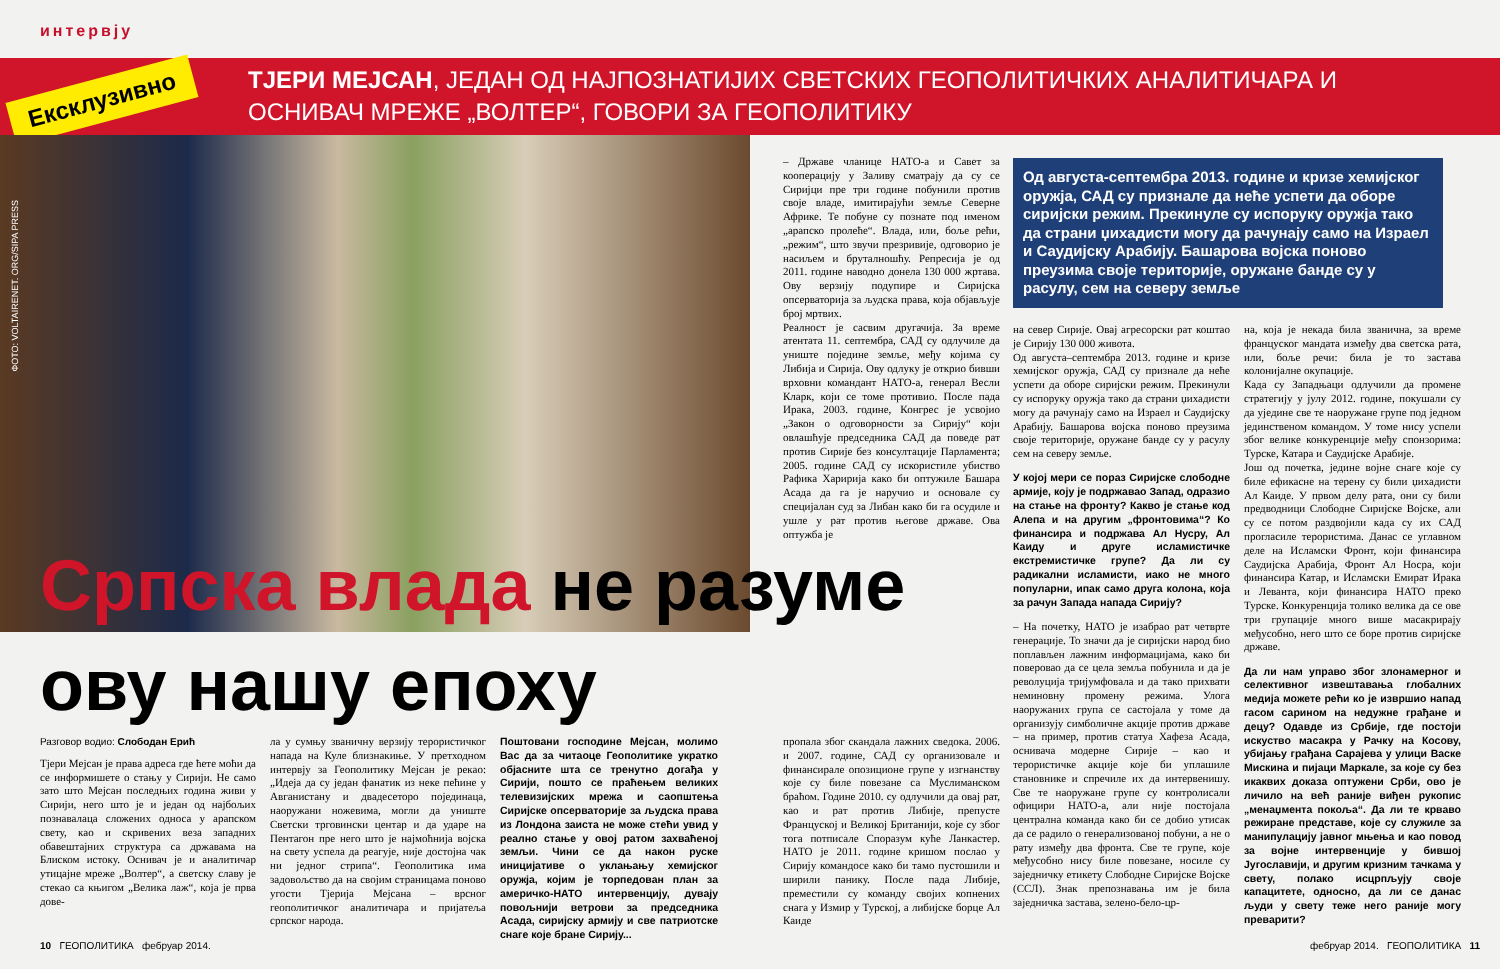интервју
Ексклузивно
ТЈЕРИ МЕЈСАН, ЈЕДАН ОД НАЈПОЗНАТИЈИХ СВЕТСКИХ ГЕОПОЛИТИЧКИХ АНАЛИТИЧАРА И ОСНИВАЧ МРЕЖЕ „ВОЛТЕР“, ГОВОРИ ЗА ГЕОПОЛИТИКУ
ФОТО: VOLTAIRENET. ORG/SIPA PRESS
Српска влада не разуме ову нашу епоху
Разговор водио: Слободан Ерић
Тјери Мејсан је права адреса где ћете моћи да се информишете о стању у Сирији. Не само зато што Мејсан последњих година живи у Сирији, него што је и један од најбољих познавалаца сложених односа у арапском свету, као и скривених веза западних обавештајних структура са државама на Блиском истоку. Оснивач је и аналитичар утицајне мреже „Волтер“, а светску славу је стекао са књигом „Велика лаж“, која је прва дове-
ла у сумњу званичну верзију терористичког напада на Куле близнакиње. У претходном интервју за Геополитику Мејсан је рекао: „Идеја да су један фанатик из неке пећине у Авганистану и двадесеторо појединаца, наоружани ножевима, могли да униште Светски трговински центар и да ударе на Пентагон пре него што је најмоћнија војска на свету успела да реагује, није достојна чак ни једног стрипа“. Геополитика има задовољство да на својим страницама поново угости Тјерија Мејсана – врсног геополитичког аналитичара и пријатеља српског народа.
Поштовани господине Мејсан, молимо Вас да за читаоце Геополитике укратко објасните шта се тренутно догађа у Сирији, пошто се праћењем великих телевизијских мрежа и саопштења Сиријске опсерваторије за људска права из Лондона заиста не може стећи увид у реално стање у овој ратом захваћеној земљи. Чини се да након руске иницијативе о уклањању хемијског оружја, којим је торпедован план за америчко-НАТО интервенцију, дувају повољнији ветрови за председника Асада, сиријску армију и све патриотске снаге које бране Сирију...
– Државе чланице НАТО-а и Савет за кооперацију у Заливу сматрају да су се Сиријци пре три године побунили против своје владе, имитирајући земље Северне Африке. Те побуне су познате под именом „арапско пролеће“. Влада, или, боље рећи, „режим“, што звучи презривије, одговорио је насиљем и бруталношћу. Репресија је од 2011. године наводно донела 130 000 жртава. Ову верзију подупире и Сиријска опсерваторија за људска права, која објављује број мртвих.
Реалност је сасвим другачија. За време атентата 11. септембра, САД су одлучиле да униште поједине земље, међу којима су Либија и Сирија. Ову одлуку је открио бивши врховни командант НАТО-а, генерал Весли Кларк, који се томе противио. После пада Ирака, 2003. године, Конгрес је усвојио „Закон о одговорности за Сирију“ који овлашћује председника САД да поведе рат против Сирије без консултације Парламента; 2005. године САД су искористиле убиство Рафика Харирија како би оптужиле Башара Асада да га је наручио и основале су специјалан суд за Либан како би га осудиле и ушле у рат против његове државе. Ова оптужба је
пропала због скандала лажних сведока. 2006. и 2007. године, САД су организовале и финансирале опозиционе групе у изгнанству које су биле повезане са Муслиманском браћом. Године 2010. су одлучили да овај рат, као и рат против Либије, препусте Француској и Великој Британији, које су због тога потписале Споразум куће Ланкастер. НАТО је 2011. године кришом послао у Сирију командосе како би тамо пустошили и ширили панику. После пада Либије, преместили су команду својих копнених снага у Измир у Турској, а либијске борце Ал Каиде
Од августа-септембра 2013. године и кризе хемијског оружја, САД су признале да неће успети да оборе сиријски режим. Прекинуле су испоруку оружја тако да страни џихадисти могу да рачунају само на Израел и Саудијску Арабију. Башарова војска поново преузима своје територије, оружане банде су у расулу, сем на северу земље
на север Сирије. Овај агресорски рат коштао је Сирију 130 000 живота.
Од августа–септембра 2013. године и кризе хемијског оружја, САД су признале да неће успети да оборе сиријски режим. Прекинули су испоруку оружја тако да страни џихадисти могу да рачунају само на Израел и Саудијску Арабију. Башарова војска поново преузима своје територије, оружане банде су у расулу сем на северу земље.
У којој мери се пораз Сиријске слободне армије, коју је подржавао Запад, одразио на стање на фронту? Какво је стање код Алепа и на другим „фронтовима“? Ко финансира и подржава Ал Нусру, Ал Каиду и друге исламистичке екстремистичке групе? Да ли су радикални исламисти, иако не много популарни, ипак само друга колона, која за рачун Запада напада Сирију?
– На почетку, НАТО је изабрао рат четврте генерације. То значи да је сиријски народ био поплављен лажним информацијама, како би поверовао да се цела земља побунила и да је револуција тријумфовала и да тако прихвати неминовну промену режима. Улога наоружаних група се састојала у томе да организују симболичне акције против државе – на пример, против статуа Хафеза Асада, оснивача модерне Сирије – као и терористичке акције које би уплашиле становнике и спречиле их да интервенишу. Све те наоружане групе су контролисали официри НАТО-а, али није постојала централна команда како би се добио утисак да се радило о генерализованој побуни, а не о рату између два фронта. Све те групе, које међусобно нису биле повезане, носиле су заједничку етикету Слободне Сиријске Војске (ССЛ). Знак препознавања им је била заједничка застава, зелено-бело-цр-
на, која је некада била званична, за време француског мандата између два светска рата, или, боље речи: била је то застава колонијалне окупације.
Када су Западњаци одлучили да промене стратегију у јулу 2012. године, покушали су да уједине све те наоружане групе под једном јединственом командом. У томе нису успели због велике конкуренције међу спонзорима: Турске, Катара и Саудијске Арабије.
Још од почетка, једине војне снаге које су биле ефикасне на терену су били џихадисти Ал Каиде. У првом делу рата, они су били предводници Слободне Сиријске Војске, али су се потом раздвојили када су их САД прогласиле терористима. Данас се углавном деле на Исламски Фронт, који финансира Саудијска Арабија, Фронт Ал Носра, који финансира Катар, и Исламски Емират Ирака и Леванта, који финансира НАТО преко Турске. Конкуренција толико велика да се ове три групације много више масакрирају међусобно, него што се боре против сиријске државе.
Да ли нам управо због злонамерног и селективног извештавања глобалних медија можете рећи ко је извршио напад гасом сарином на недужне грађане и децу? Одавде из Србије, где постоји искуство масакра у Рачку на Косову, убијању грађана Сарајева у улици Васке Мискина и пијаци Маркале, за које су без икаквих доказа оптужени Срби, ово је личило на већ раније виђен рукопис „менаџмента покоља“. Да ли те крваво режиране представе, које су служиле за манипулацију јавног мњења и као повод за војне интервенције у бившој Југославији, и другим кризним тачкама у свету, полако исцрпљују своје капацитете, односно, да ли се данас људи у свету теже него раније могу преварити?
10 ГЕОПОЛИТИКА фебруар 2014.
фебруар 2014. ГЕОПОЛИТИКА 11